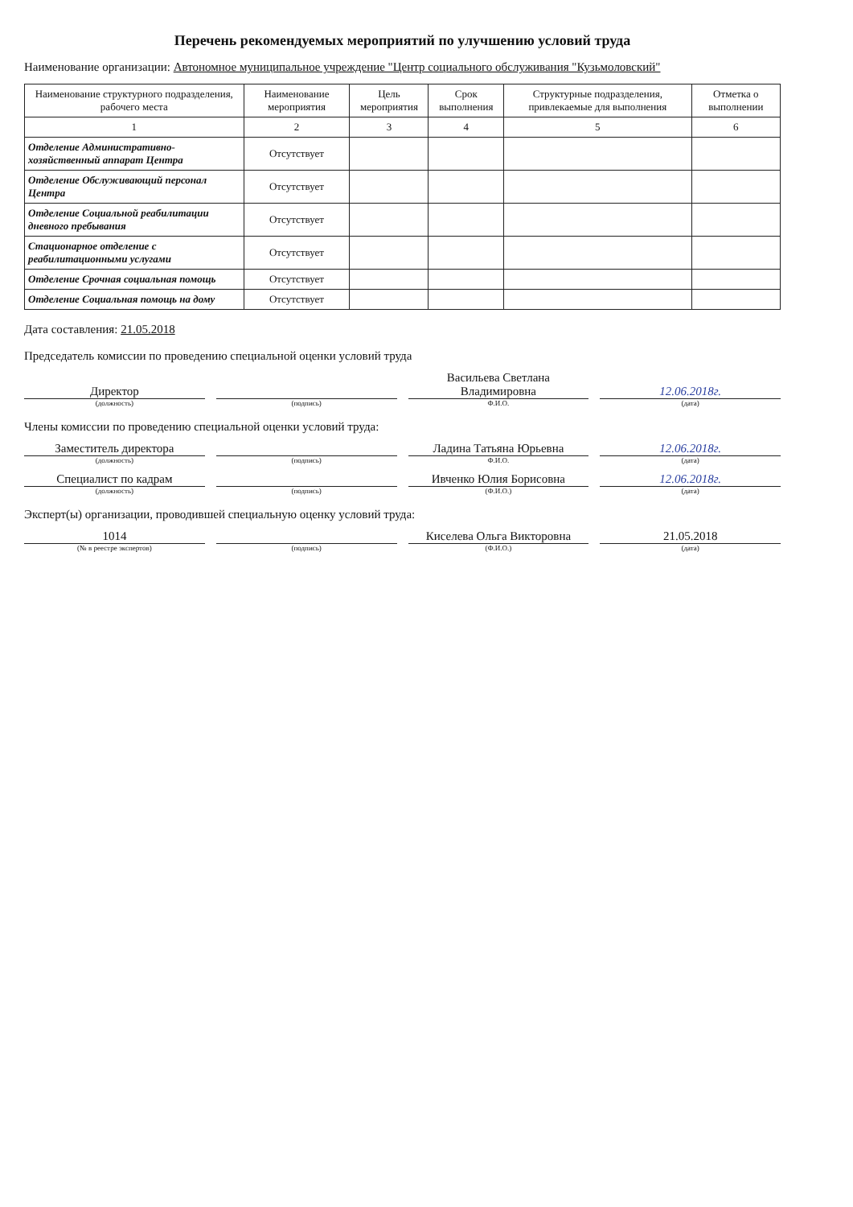Перечень рекомендуемых мероприятий по улучшению условий труда
Наименование организации: Автономное муниципальное учреждение "Центр социального обслуживания "Кузьмоловский"
| Наименование структурного подразделения, рабочего места | Наименование мероприятия | Цель мероприятия | Срок выполнения | Структурные подразделения, привлекаемые для выполнения | Отметка о выполнении |
| --- | --- | --- | --- | --- | --- |
| 1 | 2 | 3 | 4 | 5 | 6 |
| Отделение Административно-хозяйственный аппарат Центра | Отсутствует | | | | |
| Отделение Обслуживающий персонал Центра | Отсутствует | | | | |
| Отделение Социальной реабилитации дневного пребывания | Отсутствует | | | | |
| Стационарное отделение с реабилитационными услугами | Отсутствует | | | | |
| Отделение Срочная социальная помощь | Отсутствует | | | | |
| Отделение Социальная помощь на дому | Отсутствует | | | | |
Дата составления: 21.05.2018
Председатель комиссии по проведению специальной оценки условий труда
Директор
Васильева Светлана Владимировна
12.06.2018г.
(должность) (подпись) Ф.И.О. (дата)
Члены комиссии по проведению специальной оценки условий труда:
Заместитель директора
Ладина Татьяна Юрьевна
12.06.2018г.
(должность) (подпись) Ф.И.О. (дата)
Специалист по кадрам
Ивченко Юлия Борисовна
12.06.2018г.
(должность) (подпись) (Ф.И.О.) (дата)
Эксперт(ы) организации, проводившей специальную оценку условий труда:
1014
Киселева Ольга Викторовна
21.05.2018
(№ в реестре экспертов) (подпись) (Ф.И.О.) (дата)